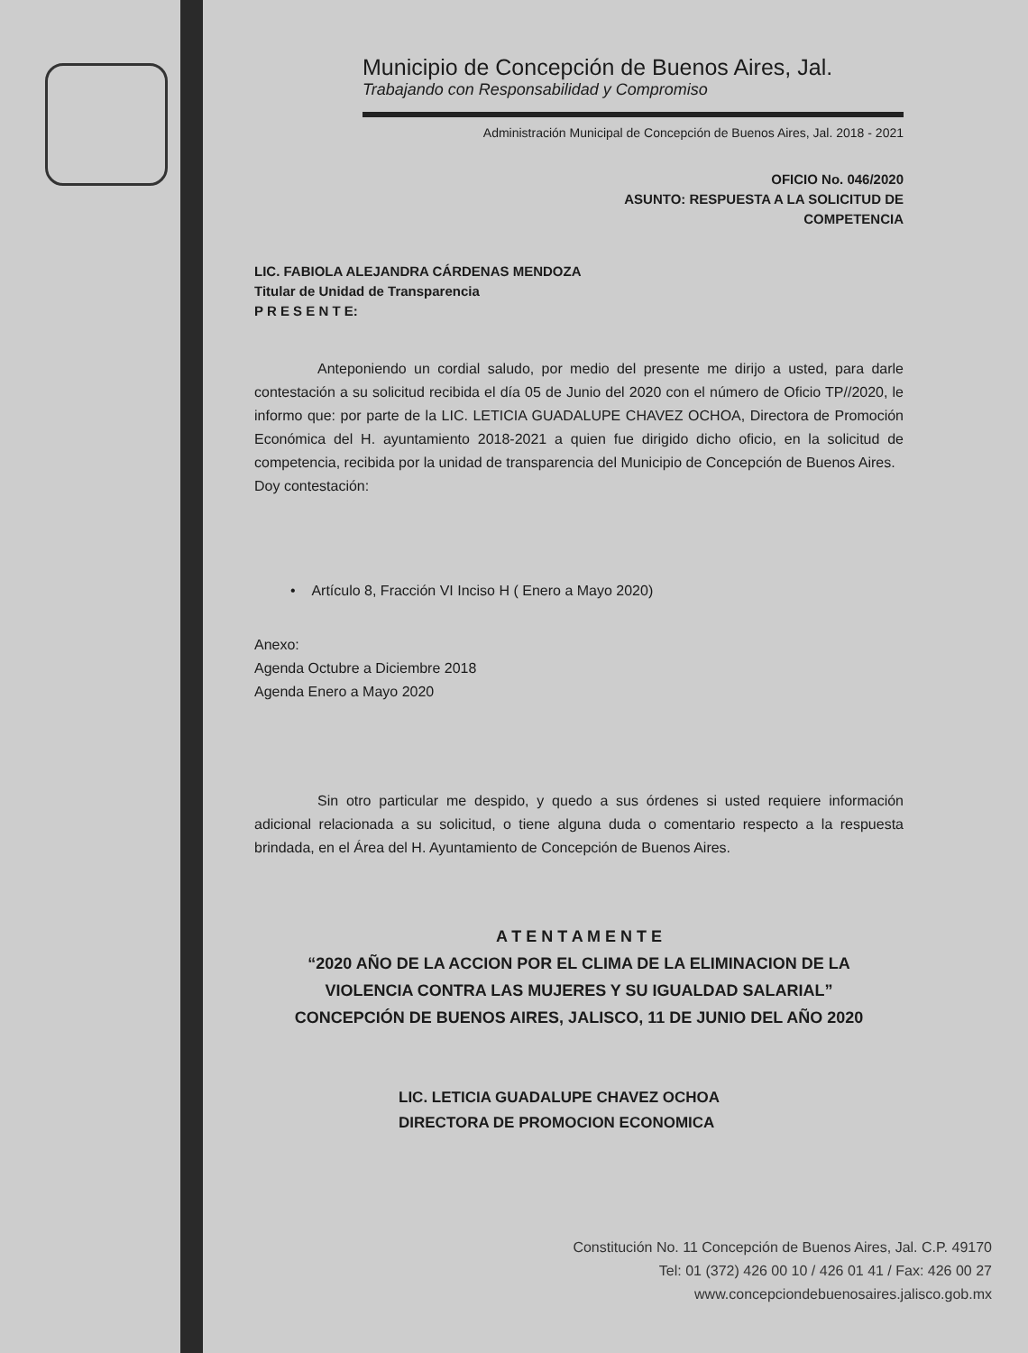Municipio de Concepción de Buenos Aires, Jal.
Trabajando con Responsabilidad y Compromiso
Administración Municipal de Concepción de Buenos Aires, Jal. 2018 - 2021
OFICIO No. 046/2020
ASUNTO: RESPUESTA A LA SOLICITUD DE
COMPETENCIA
LIC. FABIOLA ALEJANDRA CÁRDENAS MENDOZA
Titular de Unidad de Transparencia
P R E S E N T E:
Anteponiendo un cordial saludo, por medio del presente me dirijo a usted, para darle contestación a su solicitud recibida el día 05 de Junio del 2020 con el número de Oficio TP//2020, le informo que: por parte de la LIC. LETICIA GUADALUPE CHAVEZ OCHOA, Directora de Promoción Económica del H. ayuntamiento 2018-2021 a quien fue dirigido dicho oficio, en la solicitud de competencia, recibida por la unidad de transparencia del Municipio de Concepción de Buenos Aires.
Doy contestación:
• Artículo 8, Fracción VI Inciso H ( Enero a Mayo 2020)
Anexo:
Agenda Octubre a Diciembre 2018
Agenda Enero a Mayo 2020
Sin otro particular me despido, y quedo a sus órdenes si usted requiere información adicional relacionada a su solicitud, o tiene alguna duda o comentario respecto a la respuesta brindada, en el Área del H. Ayuntamiento de Concepción de Buenos Aires.
A T E N T A M E N T E
“2020 AÑO DE LA ACCION POR EL CLIMA DE LA ELIMINACION DE LA
VIOLENCIA CONTRA LAS MUJERES Y SU IGUALDAD SALARIAL”
CONCEPCIÓN DE BUENOS AIRES, JALISCO, 11 DE JUNIO DEL AÑO 2020
LIC. LETICIA GUADALUPE CHAVEZ OCHOA
DIRECTORA DE PROMOCION ECONOMICA
Constitución No. 11 Concepción de Buenos Aires, Jal. C.P. 49170
Tel: 01 (372) 426 00 10 / 426 01 41 / Fax: 426 00 27
www.concepciondebuenosaires.jalisco.gob.mx